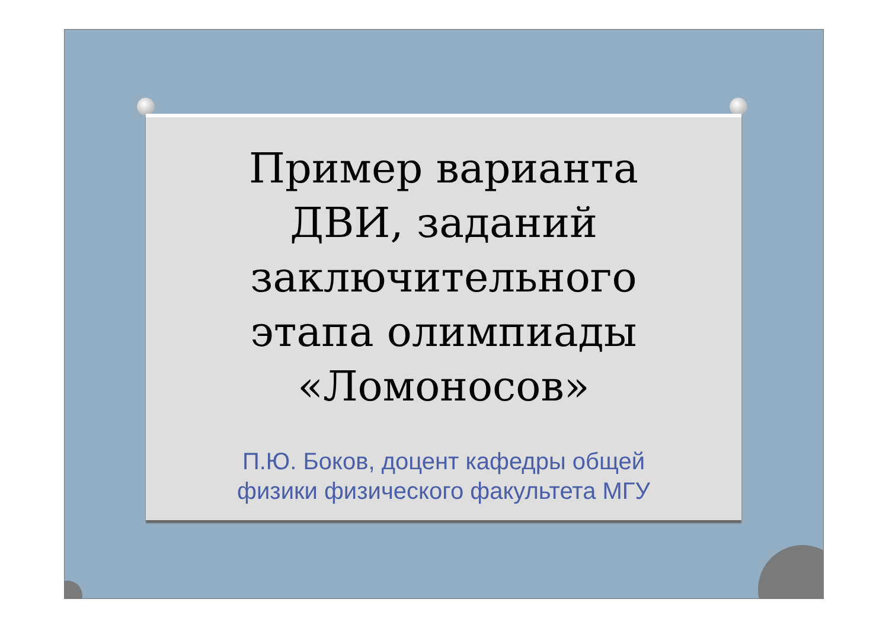Пример варианта
ДВИ, заданий
заключительного
этапа олимпиады
«Ломоносов»
П.Ю. Боков, доцент кафедры общей
физики физического факультета МГУ